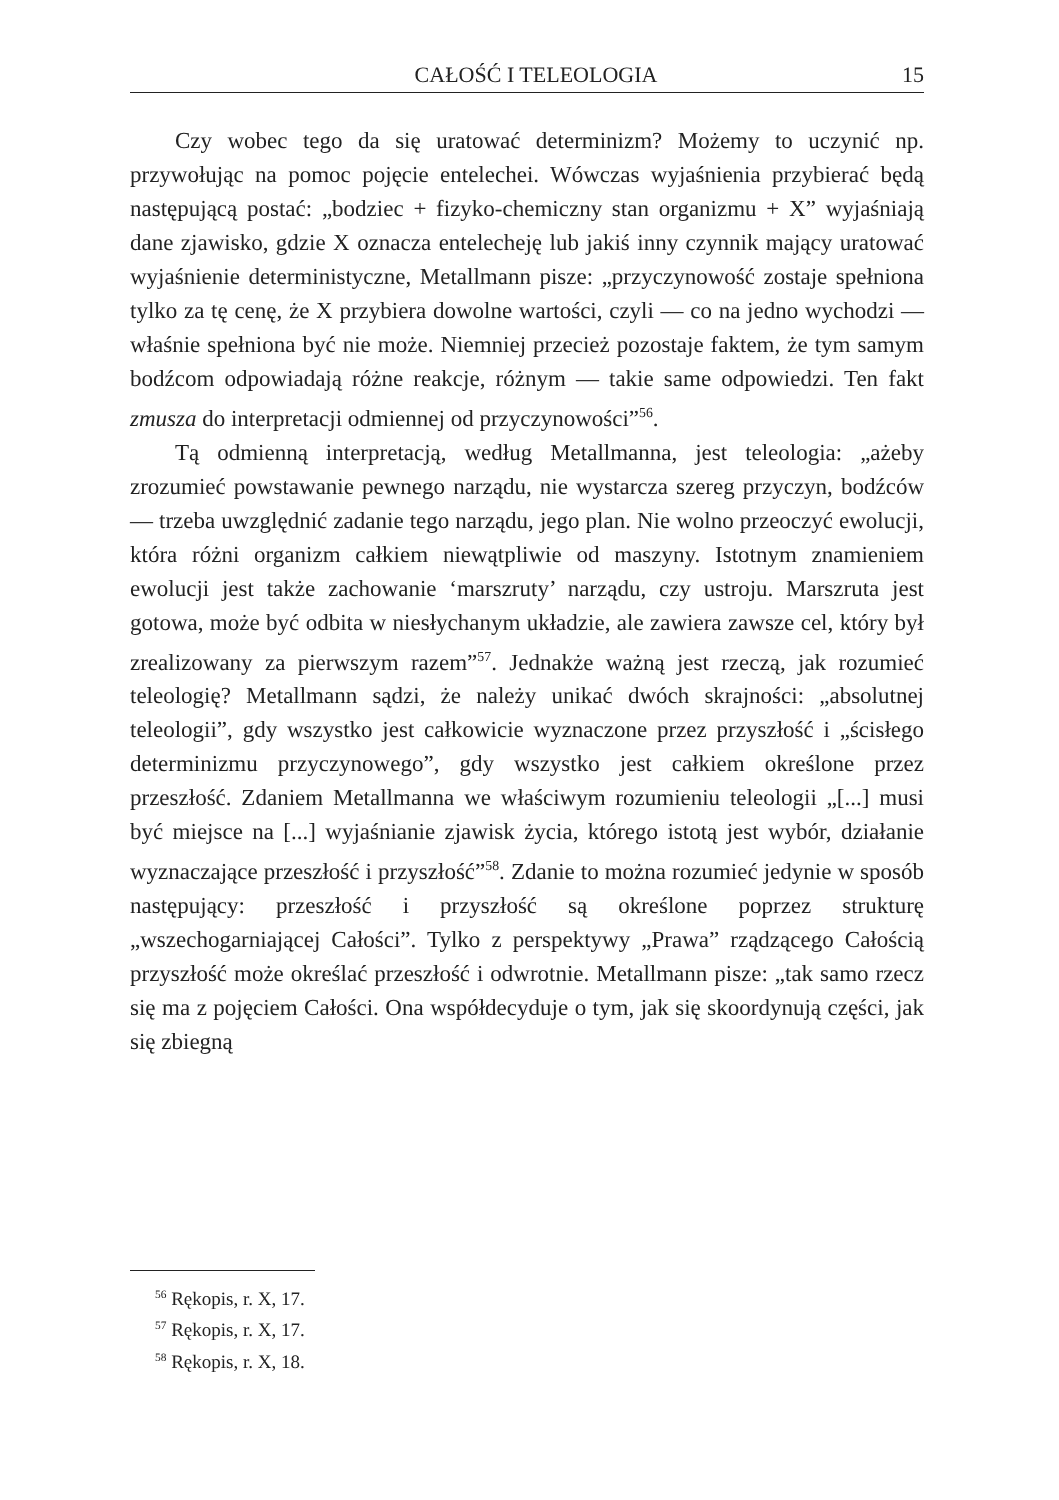CAŁOŚĆ I TELEOLOGIA 15
Czy wobec tego da się uratować determinizm? Możemy to uczynić np. przywołując na pomoc pojęcie entelechei. Wówczas wyjaśnienia przybierać będą następującą postać: „bodziec + fizyko-chemiczny stan organizmu + X” wyjaśniają dane zjawisko, gdzie X oznacza entelecheję lub jakiś inny czynnik mający uratować wyjaśnienie deterministyczne, Metallmann pisze: „przyczynowość zostaje spełniona tylko za tę cenę, że X przybiera dowolne wartości, czyli — co na jedno wychodzi — właśnie spełniona być nie może. Niemniej przecież pozostaje faktem, że tym samym bodźcom odpowiadają różne reakcje, różnym — takie same odpowiedzi. Ten fakt zmusza do interpretacji odmiennej od przyczynowości”<sup>56</sup>.
Tą odmienną interpretacją, według Metallmanna, jest teleologia: „ażeby zrozumieć powstawanie pewnego narządu, nie wystarcza szereg przyczyn, bodźców — trzeba uwzględnić zadanie tego narządu, jego plan. Nie wolno przeoczyć ewolucji, która różni organizm całkiem niewątpliwie od maszyny. Istotnym znamieniem ewolucji jest także zachowanie ‘marszruty’ narządu, czy ustroju. Marszruta jest gotowa, może być odbita w niesłychanym układzie, ale zawiera zawsze cel, który był zrealizowany za pierwszym razem”<sup>57</sup>. Jednakże ważną jest rzeczą, jak rozumieć teleologię? Metallmann sądzi, że należy unikać dwóch skrajności: „absolutnej teleologii”, gdy wszystko jest całkowicie wyznaczone przez przyszłość i „ścisłego determinizmu przyczynowego”, gdy wszystko jest całkiem określone przez przeszłość. Zdaniem Metallmanna we właściwym rozumieniu teleologii „[...] musi być miejsce na [...] wyjaśnianie zjawisk życia, którego istotą jest wybór, działanie wyznaczające przeszłość i przyszłość”<sup>58</sup>. Zdanie to można rozumieć jedynie w sposób następujący: przeszłość i przyszłość są określone poprzez strukturę „wszechogarniającej Całości”. Tylko z perspektywy „Prawa” rządzącego Całością przyszłość może określać przeszłość i odwrotnie. Metallmann pisze: „tak samo rzecz się ma z pojęciem Całości. Ona współdecyduje o tym, jak się skoordynują części, jak się zbiegną
<sup>56</sup> Rękopis, r. X, 17.
<sup>57</sup> Rękopis, r. X, 17.
<sup>58</sup> Rękopis, r. X, 18.